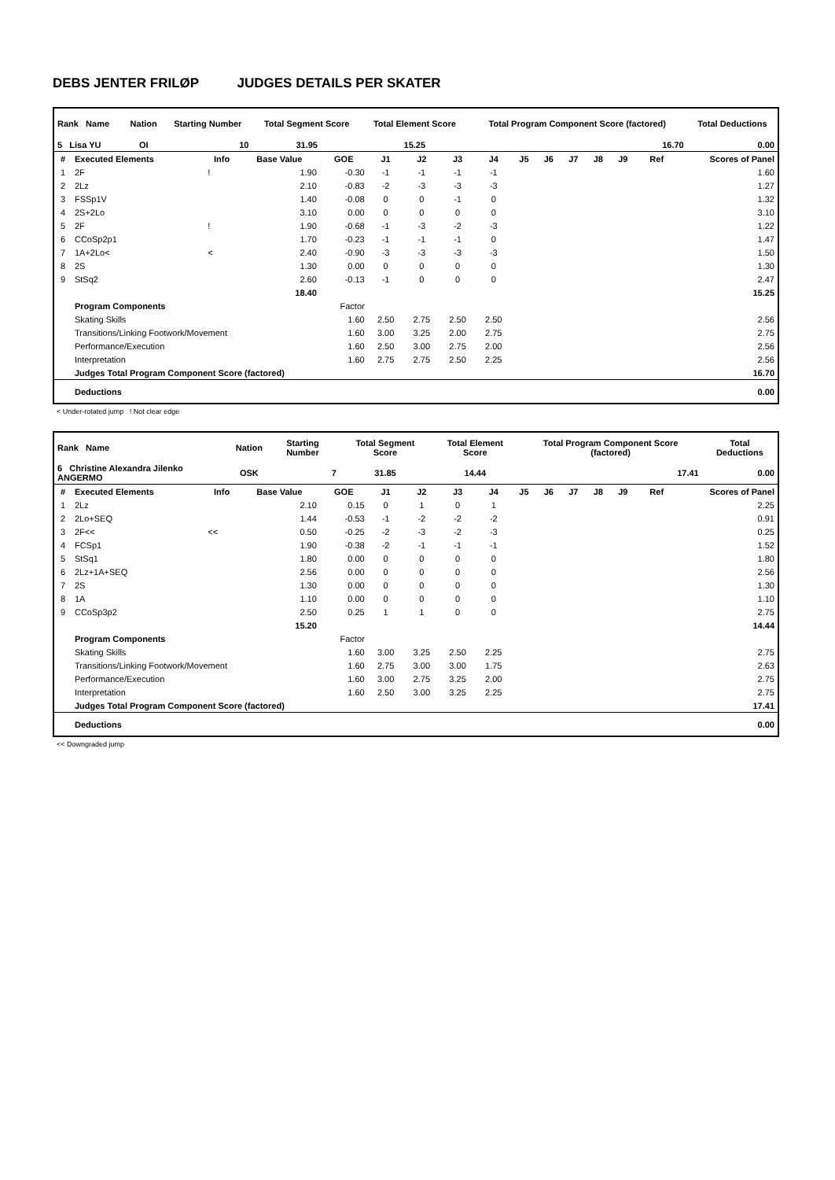DEBS JENTER FRILØP JUDGES DETAILS PER SKATER
| Rank Name | Nation | Starting Number | Total Segment Score | Total Element Score | Total Program Component Score (factored) | Total Deductions |
| --- | --- | --- | --- | --- | --- | --- |
| 5 Lisa YU | OI | 10 | 31.95 | 15.25 | 16.70 | 0.00 |
| # | Executed Elements | Info | Base Value | GOE | J1 | J2 | J3 | J4 | J5 | J6 | J7 | J8 | J9 | Ref | Scores of Panel |
| --- | --- | --- | --- | --- | --- | --- | --- | --- | --- | --- | --- | --- | --- | --- | --- |
| 1 | 2F | ! | 1.90 | -0.30 | -1 | -1 | -1 | -1 | | | | | | | 1.60 |
| 2 | 2Lz | | 2.10 | -0.83 | -2 | -3 | -3 | -3 | | | | | | | 1.27 |
| 3 | FSSp1V | | 1.40 | -0.08 | 0 | 0 | -1 | 0 | | | | | | | 1.32 |
| 4 | 2S+2Lo | | 3.10 | 0.00 | 0 | 0 | 0 | 0 | | | | | | | 3.10 |
| 5 | 2F | ! | 1.90 | -0.68 | -1 | -3 | -2 | -3 | | | | | | | 1.22 |
| 6 | CCoSp2p1 | | 1.70 | -0.23 | -1 | -1 | -1 | 0 | | | | | | | 1.47 |
| 7 | 1A+2Lo< | < | 2.40 | -0.90 | -3 | -3 | -3 | -3 | | | | | | | 1.50 |
| 8 | 2S | | 1.30 | 0.00 | 0 | 0 | 0 | 0 | | | | | | | 1.30 |
| 9 | StSq2 | | 2.60 | -0.13 | -1 | 0 | 0 | 0 | | | | | | | 2.47 |
| | | | 18.40 | | | | | | | | | | | | 15.25 |
| | Program Components | | | Factor | | | | | | | | | | | |
| | Skating Skills | | | 1.60 | 2.50 | 2.75 | 2.50 | 2.50 | | | | | | | 2.56 |
| | Transitions/Linking Footwork/Movement | | | 1.60 | 3.00 | 3.25 | 2.00 | 2.75 | | | | | | | 2.75 |
| | Performance/Execution | | | 1.60 | 2.50 | 3.00 | 2.75 | 2.00 | | | | | | | 2.56 |
| | Interpretation | | | 1.60 | 2.75 | 2.75 | 2.50 | 2.25 | | | | | | | 2.56 |
| | Judges Total Program Component Score (factored) | | | | | | | | | | | | | | 16.70 |
| | Deductions | | | | | | | | | | | | | | 0.00 |
< Under-rotated jump ! Not clear edge
| Rank Name | Nation | Starting Number | Total Segment Score | Total Element Score | Total Program Component Score (factored) | Total Deductions |
| --- | --- | --- | --- | --- | --- | --- |
| 6 Christine Alexandra Jilenko ANGERMO | OSK | 7 | 31.85 | 14.44 | 17.41 | 0.00 |
| # | Executed Elements | Info | Base Value | GOE | J1 | J2 | J3 | J4 | J5 | J6 | J7 | J8 | J9 | Ref | Scores of Panel |
| --- | --- | --- | --- | --- | --- | --- | --- | --- | --- | --- | --- | --- | --- | --- | --- |
| 1 | 2Lz | | 2.10 | 0.15 | 0 | 1 | 0 | 1 | | | | | | | 2.25 |
| 2 | 2Lo+SEQ | | 1.44 | -0.53 | -1 | -2 | -2 | -2 | | | | | | | 0.91 |
| 3 | 2F<< | << | 0.50 | -0.25 | -2 | -3 | -2 | -3 | | | | | | | 0.25 |
| 4 | FCSp1 | | 1.90 | -0.38 | -2 | -1 | -1 | -1 | | | | | | | 1.52 |
| 5 | StSq1 | | 1.80 | 0.00 | 0 | 0 | 0 | 0 | | | | | | | 1.80 |
| 6 | 2Lz+1A+SEQ | | 2.56 | 0.00 | 0 | 0 | 0 | 0 | | | | | | | 2.56 |
| 7 | 2S | | 1.30 | 0.00 | 0 | 0 | 0 | 0 | | | | | | | 1.30 |
| 8 | 1A | | 1.10 | 0.00 | 0 | 0 | 0 | 0 | | | | | | | 1.10 |
| 9 | CCoSp3p2 | | 2.50 | 0.25 | 1 | 1 | 0 | 0 | | | | | | | 2.75 |
| | | | 15.20 | | | | | | | | | | | | 14.44 |
| | Program Components | | | Factor | | | | | | | | | | | |
| | Skating Skills | | | 1.60 | 3.00 | 3.25 | 2.50 | 2.25 | | | | | | | 2.75 |
| | Transitions/Linking Footwork/Movement | | | 1.60 | 2.75 | 3.00 | 3.00 | 1.75 | | | | | | | 2.63 |
| | Performance/Execution | | | 1.60 | 3.00 | 2.75 | 3.25 | 2.00 | | | | | | | 2.75 |
| | Interpretation | | | 1.60 | 2.50 | 3.00 | 3.25 | 2.25 | | | | | | | 2.75 |
| | Judges Total Program Component Score (factored) | | | | | | | | | | | | | | 17.41 |
| | Deductions | | | | | | | | | | | | | | 0.00 |
<< Downgraded jump